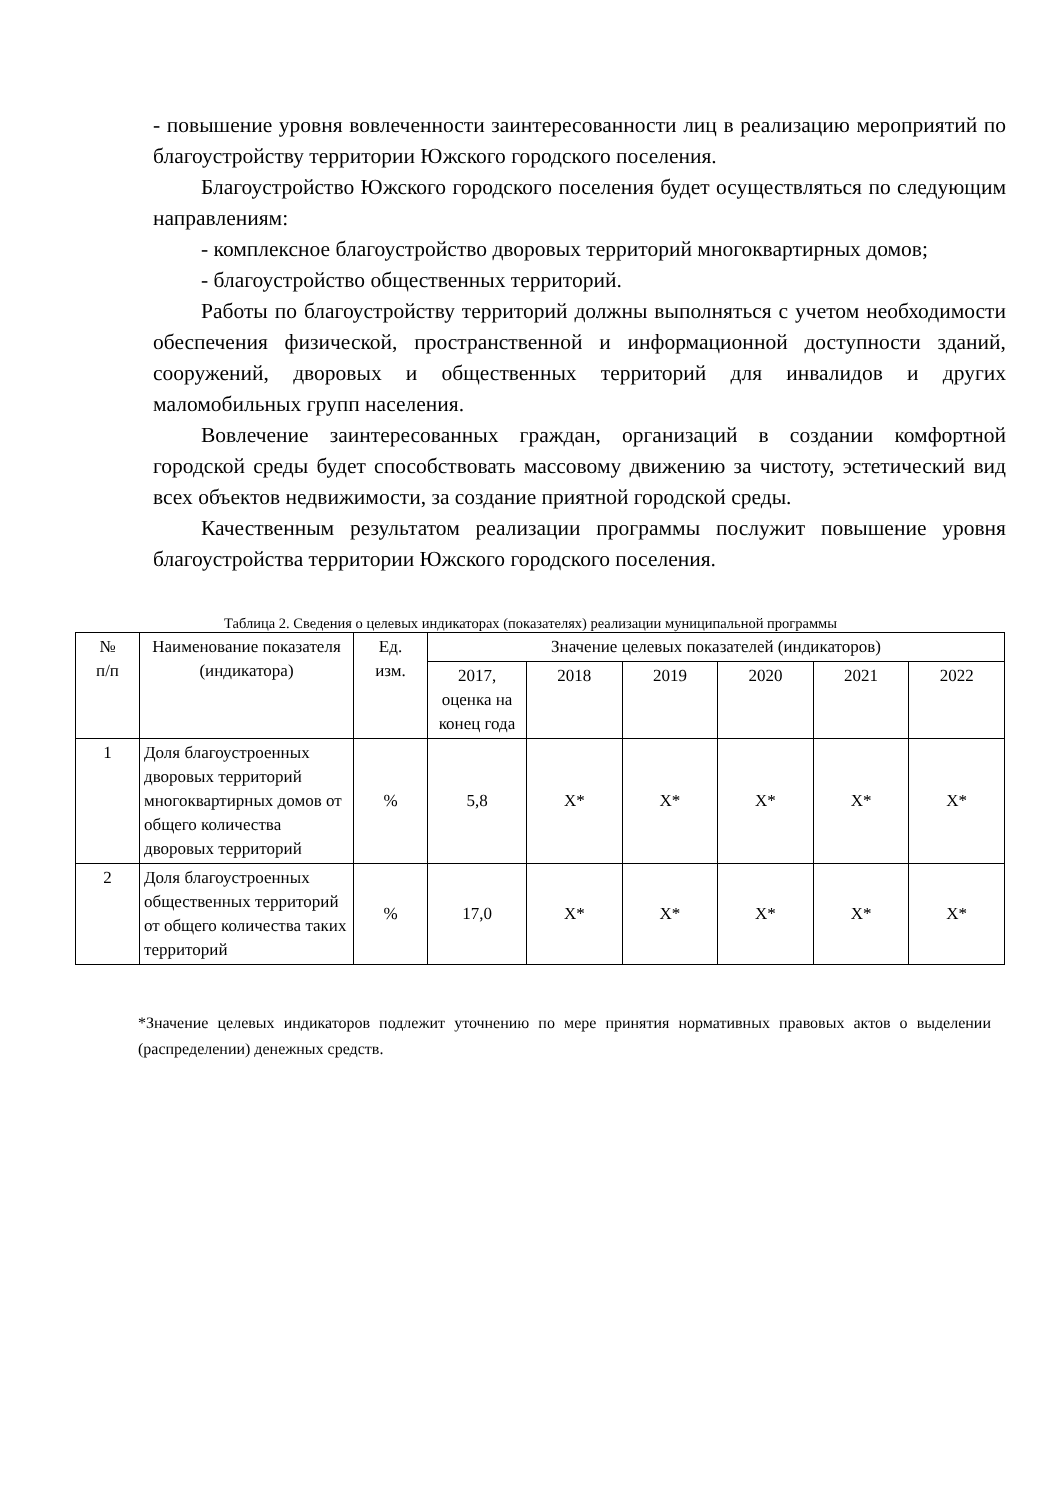- повышение уровня вовлеченности заинтересованности лиц в реализацию мероприятий по благоустройству территории Южского городского поселения.
Благоустройство Южского городского поселения будет осуществляться по следующим направлениям:
- комплексное благоустройство дворовых территорий многоквартирных домов;
- благоустройство общественных территорий.
Работы по благоустройству территорий должны выполняться с учетом необходимости обеспечения физической, пространственной и информационной доступности зданий, сооружений, дворовых и общественных территорий для инвалидов и других маломобильных групп населения.
Вовлечение заинтересованных граждан, организаций в создании комфортной городской среды будет способствовать массовому движению за чистоту, эстетический вид всех объектов недвижимости, за создание приятной городской среды.
Качественным результатом реализации программы послужит повышение уровня благоустройства территории Южского городского поселения.
Таблица 2. Сведения о целевых индикаторах (показателях) реализации муниципальной программы
| № п/п | Наименование показателя (индикатора) | Ед. изм. | Значение целевых показателей (индикаторов) | | | | | |
| --- | --- | --- | --- | --- | --- | --- | --- | --- |
| | | | 2017, оценка на конец года | 2018 | 2019 | 2020 | 2021 | 2022 |
| 1 | Доля благоустроенных дворовых территорий многоквартирных домов от общего количества дворовых территорий | % | 5,8 | Х* | Х* | Х* | Х* | Х* |
| 2 | Доля благоустроенных общественных территорий от общего количества таких территорий | % | 17,0 | Х* | Х* | Х* | Х* | Х* |
*Значение целевых индикаторов подлежит уточнению по мере принятия нормативных правовых актов о выделении (распределении) денежных средств.